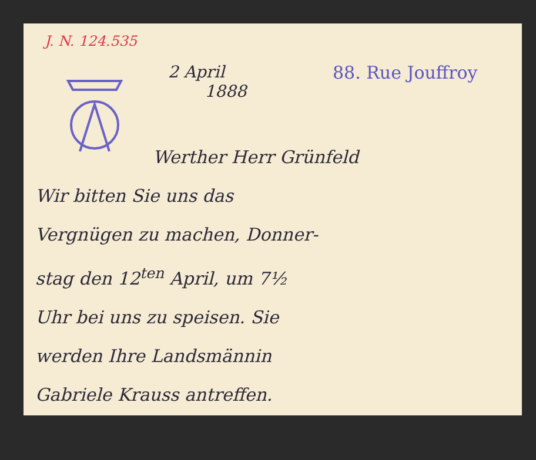J. N. 124.535
2 April
1888
88. Rue Jouffroy
Werther Herr Grünfeld
Wir bitten Sie uns das
Vergnügen zu machen, Donner-
stag den 12<sup>ten</sup> April, um 7½
Uhr bei uns zu speisen. Sie
werden Ihre Landsmännin
Gabriele Krauss antreffen.